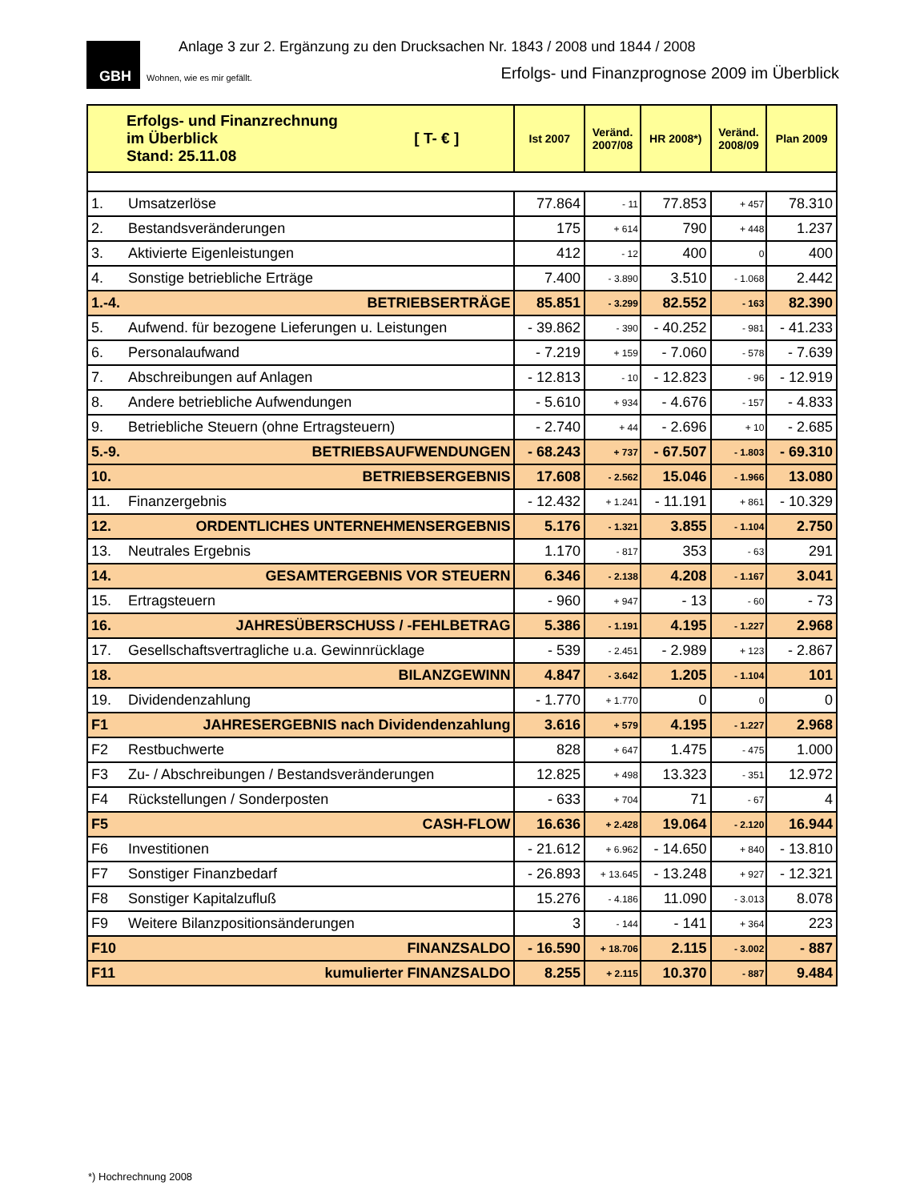GBH
Wohnen, wie es mir gefällt.
Anlage 3 zur 2. Ergänzung zu den Drucksachen Nr. 1843 / 2008 und 1844 / 2008
Erfolgs- und Finanzprognose 2009 im Überblick
| Erfolgs- und Finanzrechnung im Überblick [ T- € ] Stand: 25.11.08 | | Ist 2007 | Veränd. 2007/08 | HR 2008*) | Veränd. 2008/09 | Plan 2009 |
| --- | --- | --- | --- | --- | --- | --- |
| 1. | Umsatzerlöse | 77.864 | - 11 | 77.853 | + 457 | 78.310 |
| 2. | Bestandsveränderungen | 175 | + 614 | 790 | + 448 | 1.237 |
| 3. | Aktivierte Eigenleistungen | 412 | - 12 | 400 | 0 | 400 |
| 4. | Sonstige betriebliche Erträge | 7.400 | - 3.890 | 3.510 | - 1.068 | 2.442 |
| 1.-4. | BETRIEBSERTRÄGE | 85.851 | - 3.299 | 82.552 | - 163 | 82.390 |
| 5. | Aufwend. für bezogene Lieferungen u. Leistungen | - 39.862 | - 390 | - 40.252 | - 981 | - 41.233 |
| 6. | Personalaufwand | - 7.219 | + 159 | - 7.060 | - 578 | - 7.639 |
| 7. | Abschreibungen auf Anlagen | - 12.813 | - 10 | - 12.823 | - 96 | - 12.919 |
| 8. | Andere betriebliche Aufwendungen | - 5.610 | + 934 | - 4.676 | - 157 | - 4.833 |
| 9. | Betriebliche Steuern (ohne Ertragsteuern) | - 2.740 | + 44 | - 2.696 | + 10 | - 2.685 |
| 5.-9. | BETRIEBSAUFWENDUNGEN | - 68.243 | + 737 | - 67.507 | - 1.803 | - 69.310 |
| 10. | BETRIEBSERGEBNIS | 17.608 | - 2.562 | 15.046 | - 1.966 | 13.080 |
| 11. | Finanzergebnis | - 12.432 | + 1.241 | - 11.191 | + 861 | - 10.329 |
| 12. | ORDENTLICHES UNTERNEHMENSERGEBNIS | 5.176 | - 1.321 | 3.855 | - 1.104 | 2.750 |
| 13. | Neutrales Ergebnis | 1.170 | - 817 | 353 | - 63 | 291 |
| 14. | GESAMTERGEBNIS VOR STEUERN | 6.346 | - 2.138 | 4.208 | - 1.167 | 3.041 |
| 15. | Ertragsteuern | - 960 | + 947 | - 13 | - 60 | - 73 |
| 16. | JAHRESÜBERSCHUSS / -FEHLBETRAG | 5.386 | - 1.191 | 4.195 | - 1.227 | 2.968 |
| 17. | Gesellschaftsvertragliche u.a. Gewinnrücklage | - 539 | - 2.451 | - 2.989 | + 123 | - 2.867 |
| 18. | BILANZGEWINN | 4.847 | - 3.642 | 1.205 | - 1.104 | 101 |
| 19. | Dividendenzahlung | - 1.770 | + 1.770 | 0 | 0 | 0 |
| F1 | JAHRESERGEBNIS nach Dividendenzahlung | 3.616 | + 579 | 4.195 | - 1.227 | 2.968 |
| F2 | Restbuchwerte | 828 | + 647 | 1.475 | - 475 | 1.000 |
| F3 | Zu- / Abschreibungen / Bestandsveränderungen | 12.825 | + 498 | 13.323 | - 351 | 12.972 |
| F4 | Rückstellungen / Sonderposten | - 633 | + 704 | 71 | - 67 | 4 |
| F5 | CASH-FLOW | 16.636 | + 2.428 | 19.064 | - 2.120 | 16.944 |
| F6 | Investitionen | - 21.612 | + 6.962 | - 14.650 | + 840 | - 13.810 |
| F7 | Sonstiger Finanzbedarf | - 26.893 | + 13.645 | - 13.248 | + 927 | - 12.321 |
| F8 | Sonstiger Kapitalzufluß | 15.276 | - 4.186 | 11.090 | - 3.013 | 8.078 |
| F9 | Weitere Bilanzpositionsänderungen | 3 | - 144 | - 141 | + 364 | 223 |
| F10 | FINANZSALDO | - 16.590 | + 18.706 | 2.115 | - 3.002 | - 887 |
| F11 | kumulierter FINANZSALDO | 8.255 | + 2.115 | 10.370 | - 887 | 9.484 |
*) Hochrechnung 2008